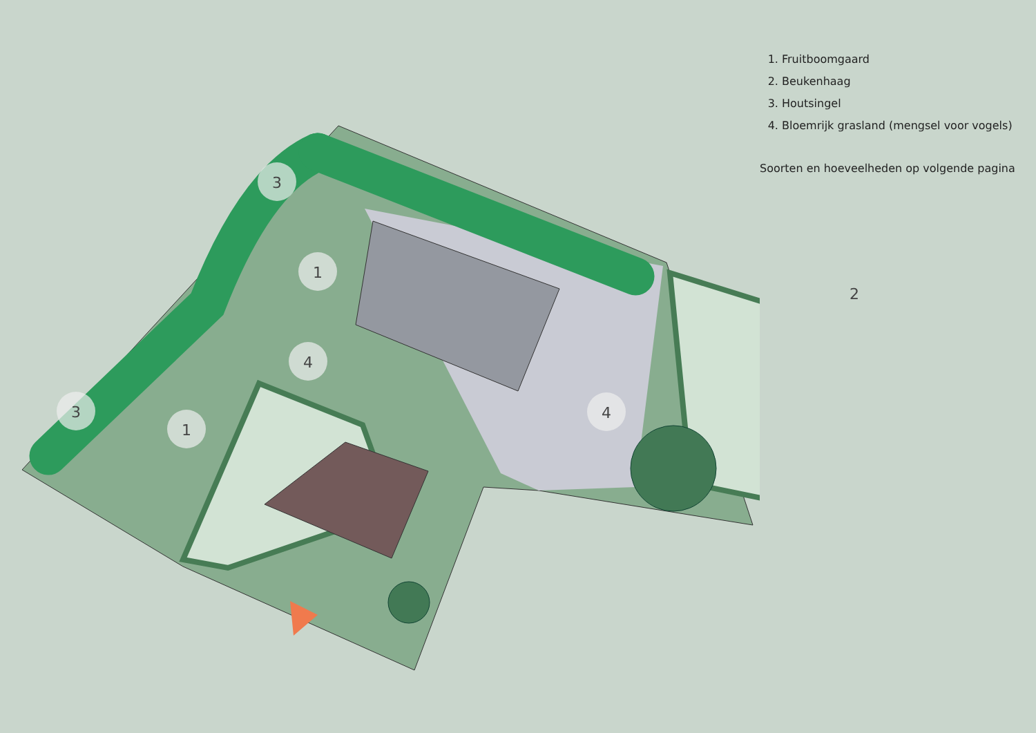3
1
4
3
1
4
1. Fruitboomgaard
2. Beukenhaag
3. Houtsingel
4. Bloemrijk grasland (mengsel voor vogels)
Soorten en hoeveelheden op volgende pagina
2